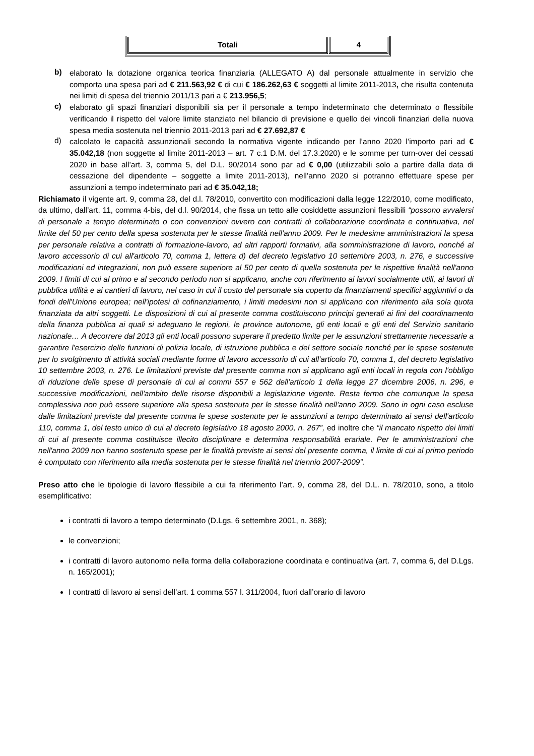| Totali | 4 |
b)
elaborato la dotazione organica teorica finanziaria (ALLEGATO A) dal personale attualmente in servizio che comporta una spesa pari ad € 211.563,92 € di cui € 186.262,63 € soggetti al limite 2011-2013, che risulta contenuta nei limiti di spesa del triennio 2011/13 pari a € 213.956,5;
c)
elaborato gli spazi finanziari disponibili sia per il personale a tempo indeterminato che determinato o flessibile verificando il rispetto del valore limite stanziato nel bilancio di previsione e quello dei vincoli finanziari della nuova spesa media sostenuta nel triennio 2011-2013 pari ad € 27.692,87 €
d)
calcolato le capacità assunzionali secondo la normativa vigente indicando per l’anno 2020 l’importo pari ad € 35.042,18 (non soggette al limite 2011-2013 – art. 7 c.1 D.M. del 17.3.2020) e le somme per turn-over dei cessati 2020 in base all’art. 3, comma 5, del D.L. 90/2014 sono par ad € 0,00 (utilizzabili solo a partire dalla data di cessazione del dipendente – soggette a limite 2011-2013), nell’anno 2020 si potranno effettuare spese per assunzioni a tempo indeterminato pari ad € 35.042,18;
Richiamato il vigente art. 9, comma 28, del d.l. 78/2010, convertito con modificazioni dalla legge 122/2010, come modificato, da ultimo, dall’art. 11, comma 4-bis, del d.l. 90/2014, che fissa un tetto alle cosiddette assunzioni flessibili “possono avvalersi di personale a tempo determinato o con convenzioni ovvero con contratti di collaborazione coordinata e continuativa, nel limite del 50 per cento della spesa sostenuta per le stesse finalità nell'anno 2009. Per le medesime amministrazioni la spesa per personale relativa a contratti di formazione-lavoro, ad altri rapporti formativi, alla somministrazione di lavoro, nonché al lavoro accessorio di cui all'articolo 70, comma 1, lettera d) del decreto legislativo 10 settembre 2003, n. 276, e successive modificazioni ed integrazioni, non può essere superiore al 50 per cento di quella sostenuta per le rispettive finalità nell'anno 2009. I limiti di cui al primo e al secondo periodo non si applicano, anche con riferimento ai lavori socialmente utili, ai lavori di pubblica utilità e ai cantieri di lavoro, nel caso in cui il costo del personale sia coperto da finanziamenti specifici aggiuntivi o da fondi dell'Unione europea; nell'ipotesi di cofinanziamento, i limiti medesimi non si applicano con riferimento alla sola quota finanziata da altri soggetti. Le disposizioni di cui al presente comma costituiscono principi generali ai fini del coordinamento della finanza pubblica ai quali si adeguano le regioni, le province autonome, gli enti locali e gli enti del Servizio sanitario nazionale… A decorrere dal 2013 gli enti locali possono superare il predetto limite per le assunzioni strettamente necessarie a garantire l'esercizio delle funzioni di polizia locale, di istruzione pubblica e del settore sociale nonché per le spese sostenute per lo svolgimento di attività sociali mediante forme di lavoro accessorio di cui all'articolo 70, comma 1, del decreto legislativo 10 settembre 2003, n. 276. Le limitazioni previste dal presente comma non si applicano agli enti locali in regola con l'obbligo di riduzione delle spese di personale di cui ai commi 557 e 562 dell'articolo 1 della legge 27 dicembre 2006, n. 296, e successive modificazioni, nell'ambito delle risorse disponibili a legislazione vigente. Resta fermo che comunque la spesa complessiva non può essere superiore alla spesa sostenuta per le stesse finalità nell'anno 2009. Sono in ogni caso escluse dalle limitazioni previste dal presente comma le spese sostenute per le assunzioni a tempo determinato ai sensi dell'articolo 110, comma 1, del testo unico di cui al decreto legislativo 18 agosto 2000, n. 267”, ed inoltre che “il mancato rispetto dei limiti di cui al presente comma costituisce illecito disciplinare e determina responsabilità erariale. Per le amministrazioni che nell'anno 2009 non hanno sostenuto spese per le finalità previste ai sensi del presente comma, il limite di cui al primo periodo è computato con riferimento alla media sostenuta per le stesse finalità nel triennio 2007-2009”.
Preso atto che le tipologie di lavoro flessibile a cui fa riferimento l’art. 9, comma 28, del D.L. n. 78/2010, sono, a titolo esemplificativo:
i contratti di lavoro a tempo determinato (D.Lgs. 6 settembre 2001, n. 368);
le convenzioni;
i contratti di lavoro autonomo nella forma della collaborazione coordinata e continuativa (art. 7, comma 6, del D.Lgs. n. 165/2001);
I contratti di lavoro ai sensi dell’art. 1 comma 557 l. 311/2004, fuori dall’orario di lavoro